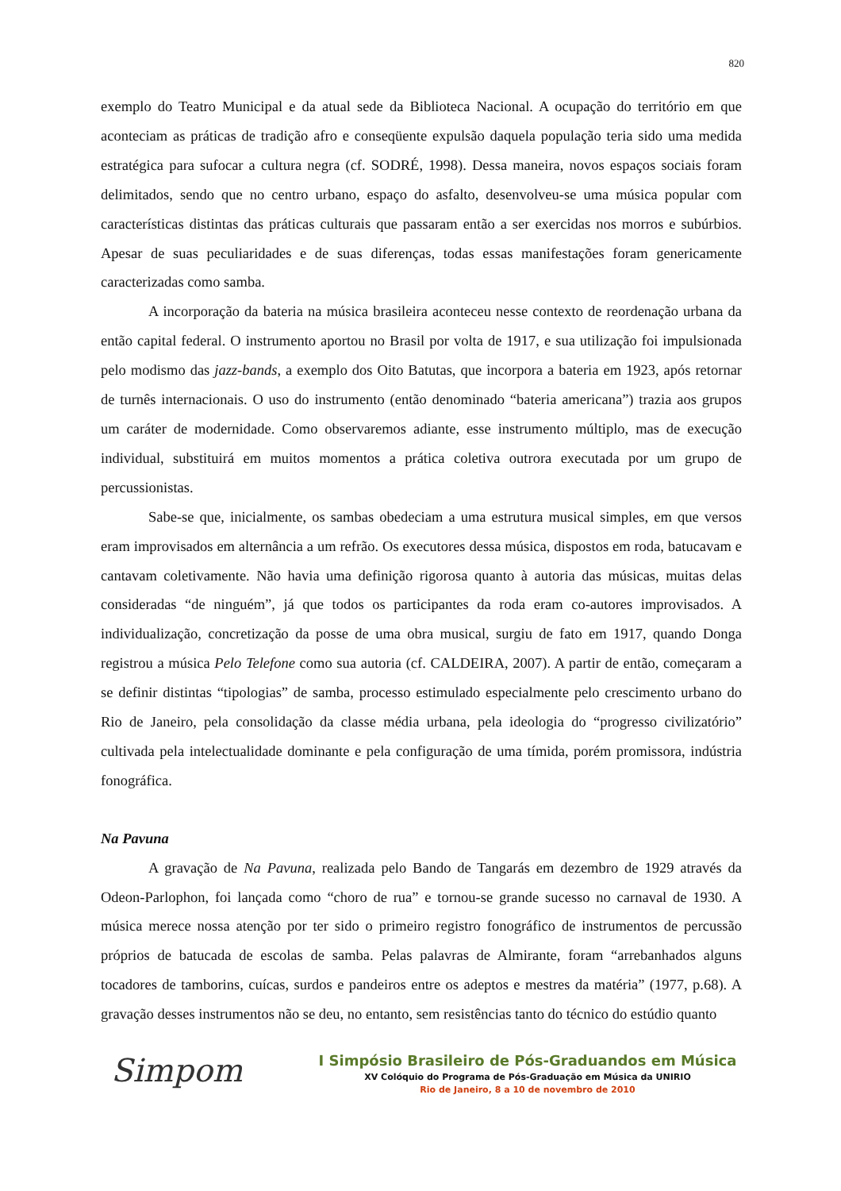820
exemplo do Teatro Municipal e da atual sede da Biblioteca Nacional. A ocupação do território em que aconteciam as práticas de tradição afro e conseqüente expulsão daquela população teria sido uma medida estratégica para sufocar a cultura negra (cf. SODRÉ, 1998). Dessa maneira, novos espaços sociais foram delimitados, sendo que no centro urbano, espaço do asfalto, desenvolveu-se uma música popular com características distintas das práticas culturais que passaram então a ser exercidas nos morros e subúrbios. Apesar de suas peculiaridades e de suas diferenças, todas essas manifestações foram genericamente caracterizadas como samba.
A incorporação da bateria na música brasileira aconteceu nesse contexto de reordenação urbana da então capital federal. O instrumento aportou no Brasil por volta de 1917, e sua utilização foi impulsionada pelo modismo das jazz-bands, a exemplo dos Oito Batutas, que incorpora a bateria em 1923, após retornar de turnês internacionais. O uso do instrumento (então denominado “bateria americana”) trazia aos grupos um caráter de modernidade. Como observaremos adiante, esse instrumento múltiplo, mas de execução individual, substituirá em muitos momentos a prática coletiva outrora executada por um grupo de percussionistas.
Sabe-se que, inicialmente, os sambas obedeciam a uma estrutura musical simples, em que versos eram improvisados em alternância a um refrão. Os executores dessa música, dispostos em roda, batucavam e cantavam coletivamente. Não havia uma definição rigorosa quanto à autoria das músicas, muitas delas consideradas “de ninguém”, já que todos os participantes da roda eram co-autores improvisados. A individualização, concretização da posse de uma obra musical, surgiu de fato em 1917, quando Donga registrou a música Pelo Telefone como sua autoria (cf. CALDEIRA, 2007). A partir de então, começaram a se definir distintas “tipologias” de samba, processo estimulado especialmente pelo crescimento urbano do Rio de Janeiro, pela consolidação da classe média urbana, pela ideologia do “progresso civilizatório” cultivada pela intelectualidade dominante e pela configuração de uma tímida, porém promissora, indústria fonográfica.
Na Pavuna
A gravação de Na Pavuna, realizada pelo Bando de Tangarás em dezembro de 1929 através da Odeon-Parlophon, foi lançada como “choro de rua” e tornou-se grande sucesso no carnaval de 1930. A música merece nossa atenção por ter sido o primeiro registro fonográfico de instrumentos de percussão próprios de batucada de escolas de samba. Pelas palavras de Almirante, foram “arrebanhados alguns tocadores de tamborins, cuícas, surdos e pandeiros entre os adeptos e mestres da matéria” (1977, p.68). A gravação desses instrumentos não se deu, no entanto, sem resistências tanto do técnico do estúdio quanto
Simpom
I Simpósio Brasileiro de Pós-Graduandos em Música
XV Colóquio do Programa de Pós-Graduação em Música da UNIRIO
Rio de Janeiro, 8 a 10 de novembro de 2010